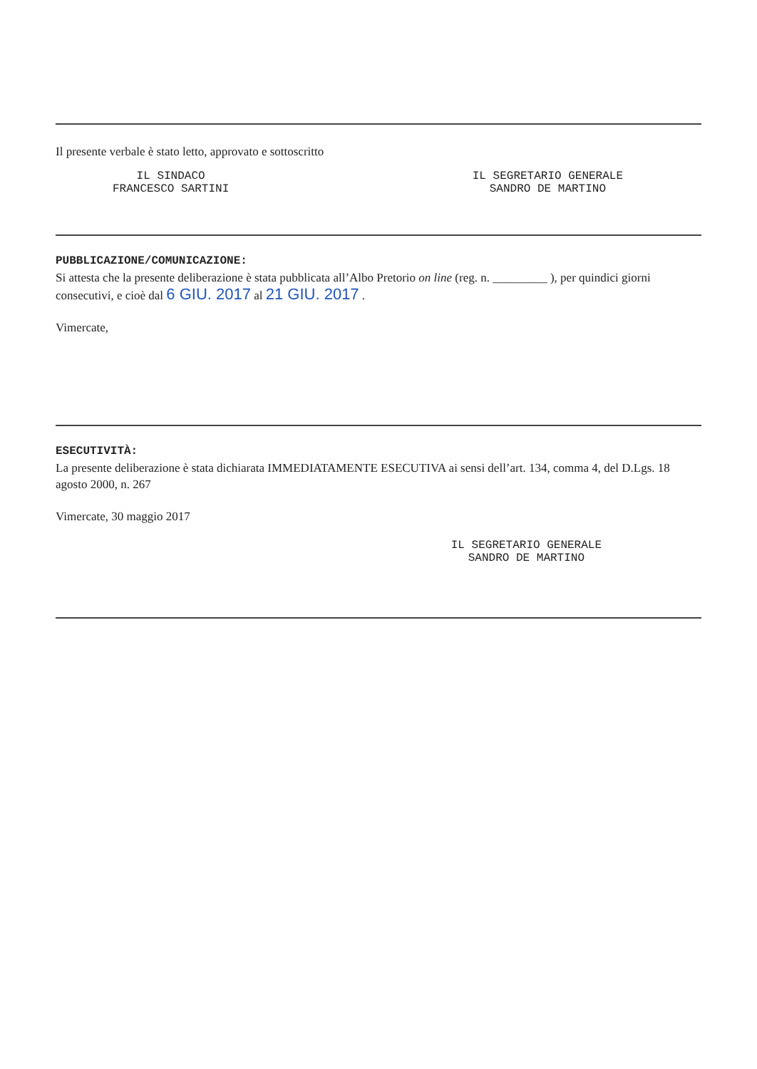Il presente verbale è stato letto, approvato e sottoscritto
IL SINDACO
FRANCESCO SARTINI
IL SEGRETARIO GENERALE
SANDRO DE MARTINO
PUBBLICAZIONE/COMUNICAZIONE:
Si attesta che la presente deliberazione è stata pubblicata all’Albo Pretorio on line (reg. n. _________ ), per quindici giorni consecutivi, e cioè dal 6 GIU. 2017 al 21 GIU. 2017 .
Vimercate,
ESECUTIVITÀ:
La presente deliberazione è stata dichiarata IMMEDIATAMENTE ESECUTIVA ai sensi dell’art. 134, comma 4, del D.Lgs. 18 agosto 2000, n. 267
Vimercate, 30 maggio 2017
IL SEGRETARIO GENERALE
SANDRO DE MARTINO